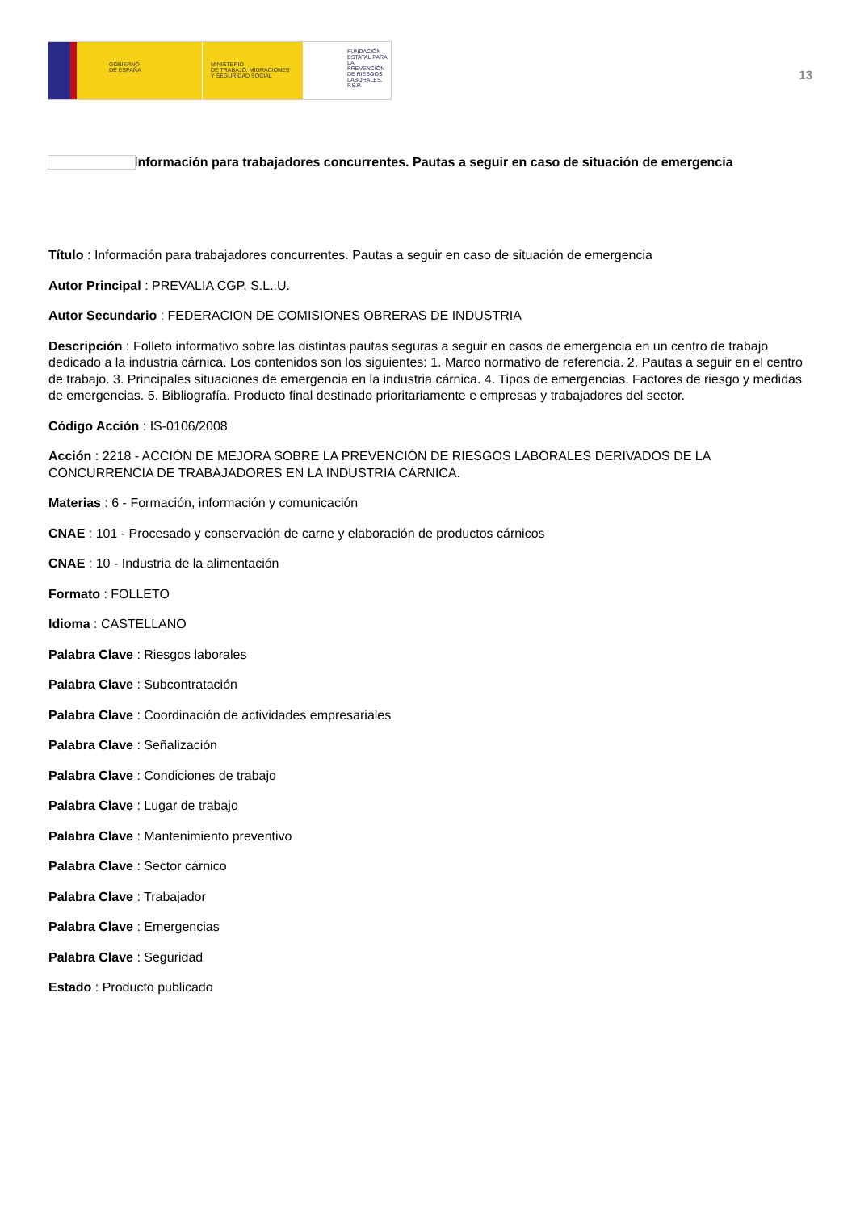GOBIERNO
DE ESPAÑA
MINISTERIO
DE TRABAJO, MIGRACIONES
Y SEGURIDAD SOCIAL
FUNDACIÓN
ESTATAL PARA
LA PREVENCIÓN
DE RIESGOS
LABORALES, F.S.P.
13
Información para trabajadores concurrentes. Pautas a seguir en caso de situación de emergencia
Título : Información para trabajadores concurrentes. Pautas a seguir en caso de situación de emergencia
Autor Principal : PREVALIA CGP, S.L..U.
Autor Secundario : FEDERACION DE COMISIONES OBRERAS DE INDUSTRIA
Descripción : Folleto informativo sobre las distintas pautas seguras a seguir en casos de emergencia en un centro de trabajo dedicado a la industria cárnica. Los contenidos son los siguientes: 1. Marco normativo de referencia. 2. Pautas a seguir en el centro de trabajo. 3. Principales situaciones de emergencia en la industria cárnica. 4. Tipos de emergencias. Factores de riesgo y medidas de emergencias. 5. Bibliografía. Producto final destinado prioritariamente e empresas y trabajadores del sector.
Código Acción : IS-0106/2008
Acción : 2218 - ACCIÓN DE MEJORA SOBRE LA PREVENCIÓN DE RIESGOS LABORALES DERIVADOS DE LA CONCURRENCIA DE TRABAJADORES EN LA INDUSTRIA CÁRNICA.
Materias : 6 - Formación, información y comunicación
CNAE : 101 - Procesado y conservación de carne y elaboración de productos cárnicos
CNAE : 10 - Industria de la alimentación
Formato : FOLLETO
Idioma : CASTELLANO
Palabra Clave : Riesgos laborales
Palabra Clave : Subcontratación
Palabra Clave : Coordinación de actividades empresariales
Palabra Clave : Señalización
Palabra Clave : Condiciones de trabajo
Palabra Clave : Lugar de trabajo
Palabra Clave : Mantenimiento preventivo
Palabra Clave : Sector cárnico
Palabra Clave : Trabajador
Palabra Clave : Emergencias
Palabra Clave : Seguridad
Estado : Producto publicado